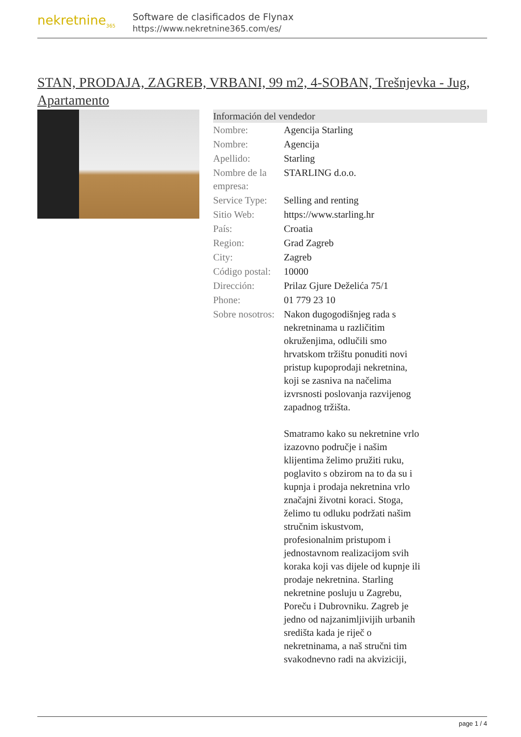nekretnine<sub>365</sub>
Software de clasificados de Flynax
https://www.nekretnine365.com/es/
STAN, PRODAJA, ZAGREB, VRBANI, 99 m2, 4-SOBAN, Trešnjevka - Jug, Apartamento
| Información del vendedor | |
| --- | --- |
| Nombre: | Agencija Starling |
| Nombre: | Agencija |
| Apellido: | Starling |
| Nombre de la empresa: | STARLING d.o.o. |
| Service Type: | Selling and renting |
| Sitio Web: | https://www.starling.hr |
| País: | Croatia |
| Region: | Grad Zagreb |
| City: | Zagreb |
| Código postal: | 10000 |
| Dirección: | Prilaz Gjure Deželića 75/1 |
| Phone: | 01 779 23 10 |
| Sobre nosotros: | Nakon dugogodišnjeg rada s nekretninama u različitim okruženjima, odlučili smo hrvatskom tržištu ponuditi novi pristup kupoprodaji nekretnina, koji se zasniva na načelima izvrsnosti poslovanja razvijenog zapadnog tržišta. Smatramo kako su nekretnine vrlo izazovno područje i našim klijentima želimo pružiti ruku, poglavito s obzirom na to da su i kupnja i prodaja nekretnina vrlo značajni životni koraci. Stoga, želimo tu odluku podržati našim stručnim iskustvom, profesionalnim pristupom i jednostavnom realizacijom svih koraka koji vas dijele od kupnje ili prodaje nekretnina. Starling nekretnine posluju u Zagrebu, Poreču i Dubrovniku. Zagreb je jedno od najzanimljivijih urbanih središta kada je riječ o nekretninama, a naš stručni tim svakodnevno radi na akviziciji, |
page 1 / 4